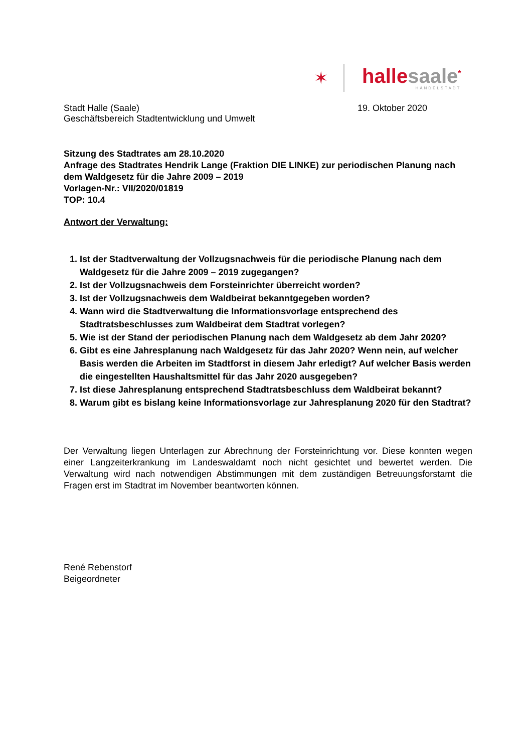✶
hallesaale<sup>*</sup>
HÄNDELSTADT
Stadt Halle (Saale)
Geschäftsbereich Stadtentwicklung und Umwelt
19. Oktober 2020
Sitzung des Stadtrates am 28.10.2020
Anfrage des Stadtrates Hendrik Lange (Fraktion DIE LINKE) zur periodischen Planung nach dem Waldgesetz für die Jahre 2009 – 2019
Vorlagen-Nr.: VII/2020/01819
TOP: 10.4
Antwort der Verwaltung:
1. Ist der Stadtverwaltung der Vollzugsnachweis für die periodische Planung nach dem Waldgesetz für die Jahre 2009 – 2019 zugegangen?
2. Ist der Vollzugsnachweis dem Forsteinrichter überreicht worden?
3. Ist der Vollzugsnachweis dem Waldbeirat bekanntgegeben worden?
4. Wann wird die Stadtverwaltung die Informationsvorlage entsprechend des Stadtratsbeschlusses zum Waldbeirat dem Stadtrat vorlegen?
5. Wie ist der Stand der periodischen Planung nach dem Waldgesetz ab dem Jahr 2020?
6. Gibt es eine Jahresplanung nach Waldgesetz für das Jahr 2020? Wenn nein, auf welcher Basis werden die Arbeiten im Stadtforst in diesem Jahr erledigt? Auf welcher Basis werden die eingestellten Haushaltsmittel für das Jahr 2020 ausgegeben?
7. Ist diese Jahresplanung entsprechend Stadtratsbeschluss dem Waldbeirat bekannt?
8. Warum gibt es bislang keine Informationsvorlage zur Jahresplanung 2020 für den Stadtrat?
Der Verwaltung liegen Unterlagen zur Abrechnung der Forsteinrichtung vor. Diese konnten wegen einer Langzeiterkrankung im Landeswaldamt noch nicht gesichtet und bewertet werden. Die Verwaltung wird nach notwendigen Abstimmungen mit dem zuständigen Betreuungsforstamt die Fragen erst im Stadtrat im November beantworten können.
René Rebenstorf
Beigeordneter